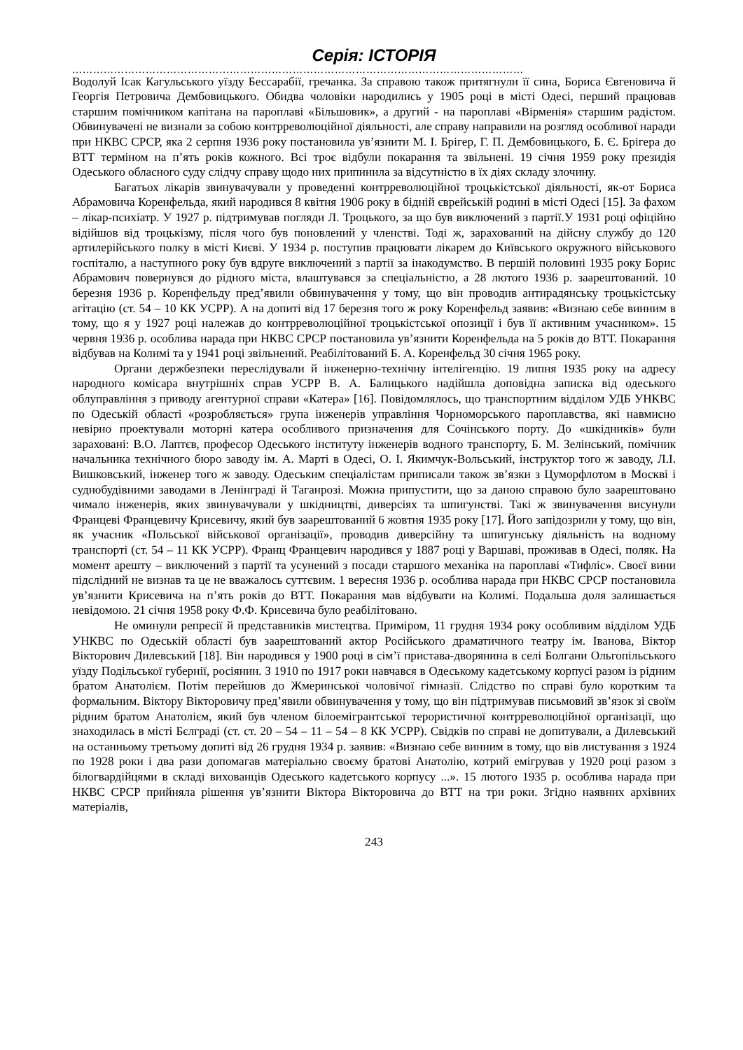Серія: ІСТОРІЯ
…………………………………………………………………………………………………………………
Водолуй Ісак Кагульського уїзду Бессарабії, гречанка. За справою також притягнули її сина, Бориса Євгеновича й Георгія Петровича Дембовицького. Обидва чоловіки народились у 1905 році в місті Одесі, перший працював старшим помічником капітана на пароплаві «Більшовик», а другий - на пароплаві «Вірменія» старшим радістом. Обвинувачені не визнали за собою контрреволюційної діяльності, але справу направили на розгляд особливої наради при НКВС СРСР, яка 2 серпня 1936 року постановила ув’язнити М. І. Брігер, Г. П. Дембовицького, Б. Є. Брігера до ВТТ терміном на п’ять років кожного. Всі троє відбули покарання та звільнені. 19 січня 1959 року президія Одеського обласного суду слідчу справу щодо них припинила за відсутністю в їх діях складу злочину.
Багатьох лікарів звинувачували у проведенні контрреволюційної троцькістської діяльності, як-от Бориса Абрамовича Коренфельда, який народився 8 квітня 1906 року в бідній єврейській родині в місті Одесі [15]. За фахом – лікар-психіатр. У 1927 р. підтримував погляди Л. Троцького, за що був виключений з партії.У 1931 році офіційно відійшов від троцькізму, після чого був поновлений у членстві. Тоді ж, зарахований на дійсну службу до 120 артилерійського полку в місті Києві. У 1934 р. поступив працювати лікарем до Київського окружного військового госпіталю, а наступного року був вдруге виключений з партії за інакодумство. В першій половині 1935 року Борис Абрамович повернувся до рідного міста, влаштувався за спеціальністю, а 28 лютого 1936 р. заарештований. 10 березня 1936 р. Коренфельду пред’явили обвинувачення у тому, що він проводив антирадянську троцькістську агітацію (ст. 54 – 10 КК УСРР). А на допиті від 17 березня того ж року Коренфельд заявив: «Визнаю себе винним в тому, що я у 1927 році належав до контрреволюційної троцькістської опозиції і був її активним учасником». 15 червня 1936 р. особлива нарада при НКВС СРСР постановила ув’язнити Коренфельда на 5 років до ВТТ. Покарання відбував на Колимі та у 1941 році звільнений. Реабілітований Б. А. Коренфельд 30 січня 1965 року.
Органи держбезпеки переслідували й інженерно-технічну інтелігенцію. 19 липня 1935 року на адресу народного комісара внутрішніх справ УСРР В. А. Балицького надійшла доповідна записка від одеського облуправління з приводу агентурної справи «Катера» [16]. Повідомлялось, що транспортним відділом УДБ УНКВС по Одеській області «розробляється» група інженерів управління Чорноморського пароплавства, які навмисно невірно проектували моторні катера особливого призначення для Сочінського порту. До «шкідників» були зараховані: В.О. Лаптєв, професор Одеського інституту інженерів водного транспорту, Б. М. Зелінський, помічник начальника технічного бюро заводу ім. А. Марті в Одесі, О. І. Якимчук-Вольський, інструктор того ж заводу, Л.І. Вишковський, інженер того ж заводу. Одеським спеціалістам приписали також зв’язки з Цуморфлотом в Москві і суднобудівними заводами в Ленінграді й Таганрозі. Можна припустити, що за даною справою було заарештовано чимало інженерів, яких звинувачували у шкідництві, диверсіях та шпигунстві. Такі ж звинувачення висунули Францеві Францевичу Крисевичу, який був заарештований 6 жовтня 1935 року [17]. Його запідозрили у тому, що він, як учасник «Польської військової організації», проводив диверсійну та шпигунську діяльність на водному транспорті (ст. 54 – 11 КК УСРР). Франц Францевич народився у 1887 році у Варшаві, проживав в Одесі, поляк. На момент арешту – виключений з партії та усунений з посади старшого механіка на пароплаві «Тифліс». Своєї вини підслідний не визнав та це не вважалось суттєвим. 1 вересня 1936 р. особлива нарада при НКВС СРСР постановила ув’язнити Крисевича на п’ять років до ВТТ. Покарання мав відбувати на Колимі. Подальша доля залишається невідомою. 21 січня 1958 року Ф.Ф. Крисевича було реабілітовано.
Не оминули репресії й представників мистецтва. Приміром, 11 грудня 1934 року особливим відділом УДБ УНКВС по Одеській області був заарештований актор Російського драматичного театру ім. Іванова, Віктор Вікторович Дилевський [18]. Він народився у 1900 році в сім’ї пристава-дворянина в селі Болгани Ольгопільського уїзду Подільської губернії, росіянин. З 1910 по 1917 роки навчався в Одеському кадетському корпусі разом із рідним братом Анатолієм. Потім перейшов до Жмеринської чоловічої гімназії. Слідство по справі було коротким та формальним. Віктору Вікторовичу пред’явили обвинувачення у тому, що він підтримував письмовий зв’язок зі своїм рідним братом Анатолієм, який був членом білоемігрантської терористичної контрреволюційної організації, що знаходилась в місті Бєлграді (ст. ст. 20 – 54 – 11 – 54 – 8 КК УСРР). Свідків по справі не допитували, а Дилевський на останньому третьому допиті від 26 грудня 1934 р. заявив: «Визнаю себе винним в тому, що вів листування з 1924 по 1928 роки і два рази допомагав матеріально своєму братові Анатолію, котрий емігрував у 1920 році разом з білогвардійцями в складі вихованців Одеського кадетського корпусу ...». 15 лютого 1935 р. особлива нарада при НКВС СРСР прийняла рішення ув’язнити Віктора Вікторовича до ВТТ на три роки. Згідно наявних архівних матеріалів,
243